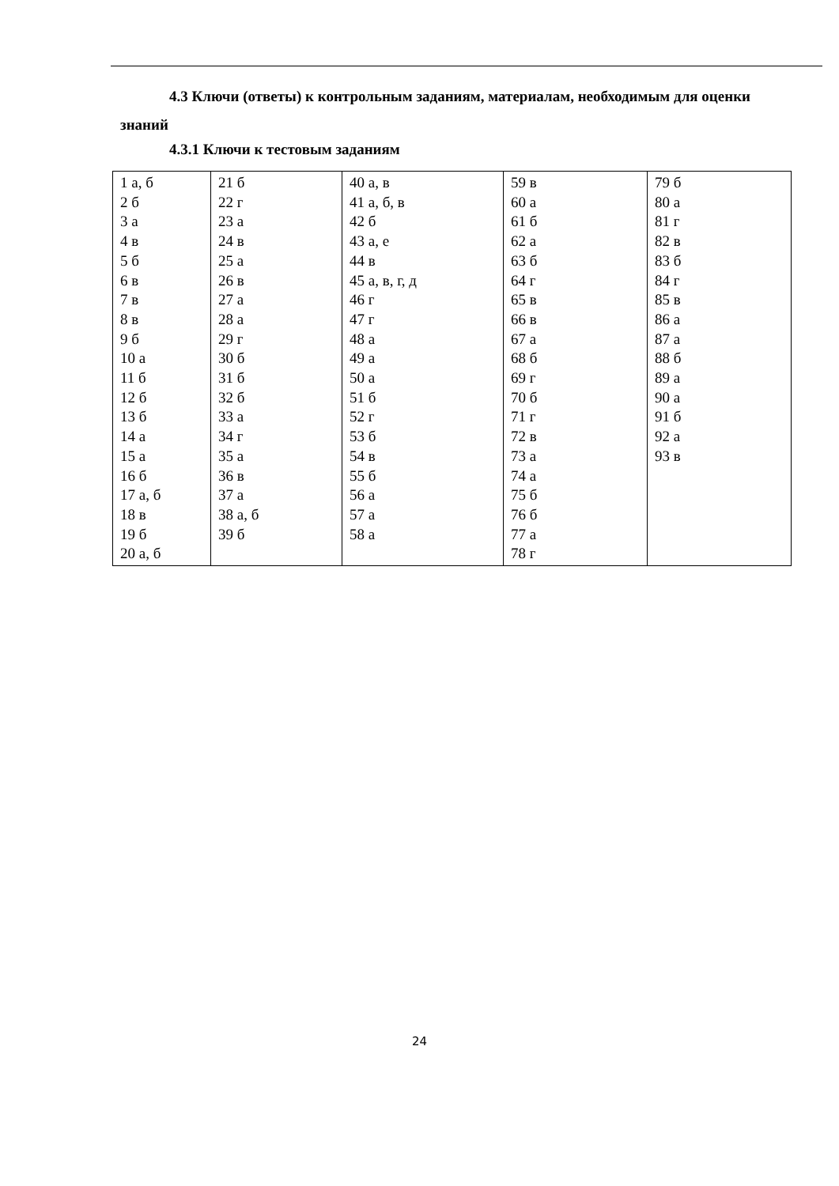4.3 Ключи (ответы) к контрольным заданиям, материалам, необходимым для оценки знаний
4.3.1 Ключи к тестовым заданиям
| 1 а, б 2 б 3 а 4 в 5 б 6 в 7 в 8 в 9 б 10 а 11 б 12 б 13 б 14 а 15 а 16 б 17 а, б 18 в 19 б 20 а, б | 21 б 22 г 23 а 24 в 25 а 26 в 27 а 28 а 29 г 30 б 31 б 32 б 33 а 34 г 35 а 36 в 37 а 38 а, б 39 б | 40 а, в 41 а, б, в 42 б 43 а, е 44 в 45 а, в, г, д 46 г 47 г 48 а 49 а 50 а 51 б 52 г 53 б 54 в 55 б 56 а 57 а 58 а | 59 в 60 а 61 б 62 а 63 б 64 г 65 в 66 в 67 а 68 б 69 г 70 б 71 г 72 в 73 а 74 а 75 б 76 б 77 а 78 г | 79 б 80 а 81 г 82 в 83 б 84 г 85 в 86 а 87 а 88 б 89 а 90 а 91 б 92 а 93 в |
24